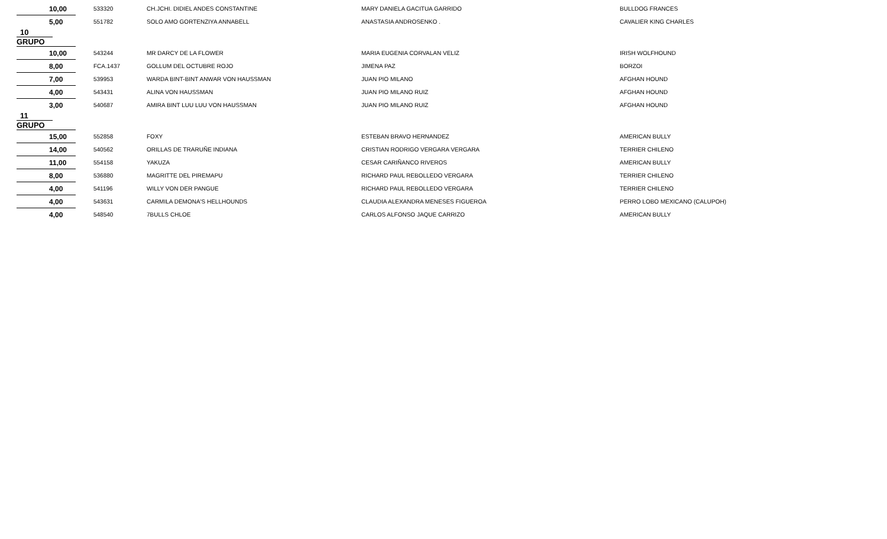| 10,00 | 533320 | CH.JCHI. DIDIEL ANDES CONSTANTINE | MARY DANIELA GACITUA GARRIDO | BULLDOG FRANCES |
| 5,00 | 551782 | SOLO AMO GORTENZIYA ANNABELL | ANASTASIA ANDROSENKO . | CAVALIER KING CHARLES |
| 10 GRUPO | | | | |
| 10,00 | 543244 | MR DARCY DE LA FLOWER | MARIA EUGENIA CORVALAN VELIZ | IRISH WOLFHOUND |
| 8,00 | FCA.1437 | GOLLUM DEL OCTUBRE ROJO | JIMENA PAZ | BORZOI |
| 7,00 | 539953 | WARDA BINT-BINT ANWAR VON HAUSSMAN | JUAN PIO MILANO | AFGHAN HOUND |
| 4,00 | 543431 | ALINA VON HAUSSMAN | JUAN PIO MILANO RUIZ | AFGHAN HOUND |
| 3,00 | 540687 | AMIRA BINT LUU LUU VON HAUSSMAN | JUAN PIO MILANO RUIZ | AFGHAN HOUND |
| 11 GRUPO | | | | |
| 15,00 | 552858 | FOXY | ESTEBAN BRAVO HERNANDEZ | AMERICAN BULLY |
| 14,00 | 540562 | ORILLAS DE TRARUÑE INDIANA | CRISTIAN RODRIGO VERGARA VERGARA | TERRIER CHILENO |
| 11,00 | 554158 | YAKUZA | CESAR CARIÑANCO RIVEROS | AMERICAN BULLY |
| 8,00 | 536880 | MAGRITTE DEL PIREMAPU | RICHARD PAUL REBOLLEDO VERGARA | TERRIER CHILENO |
| 4,00 | 541196 | WILLY VON DER PANGUE | RICHARD PAUL REBOLLEDO VERGARA | TERRIER CHILENO |
| 4,00 | 543631 | CARMILA DEMONA'S HELLHOUNDS | CLAUDIA ALEXANDRA MENESES FIGUEROA | PERRO LOBO MEXICANO (CALUPOH) |
| 4,00 | 548540 | 7BULLS CHLOE | CARLOS ALFONSO JAQUE CARRIZO | AMERICAN BULLY |